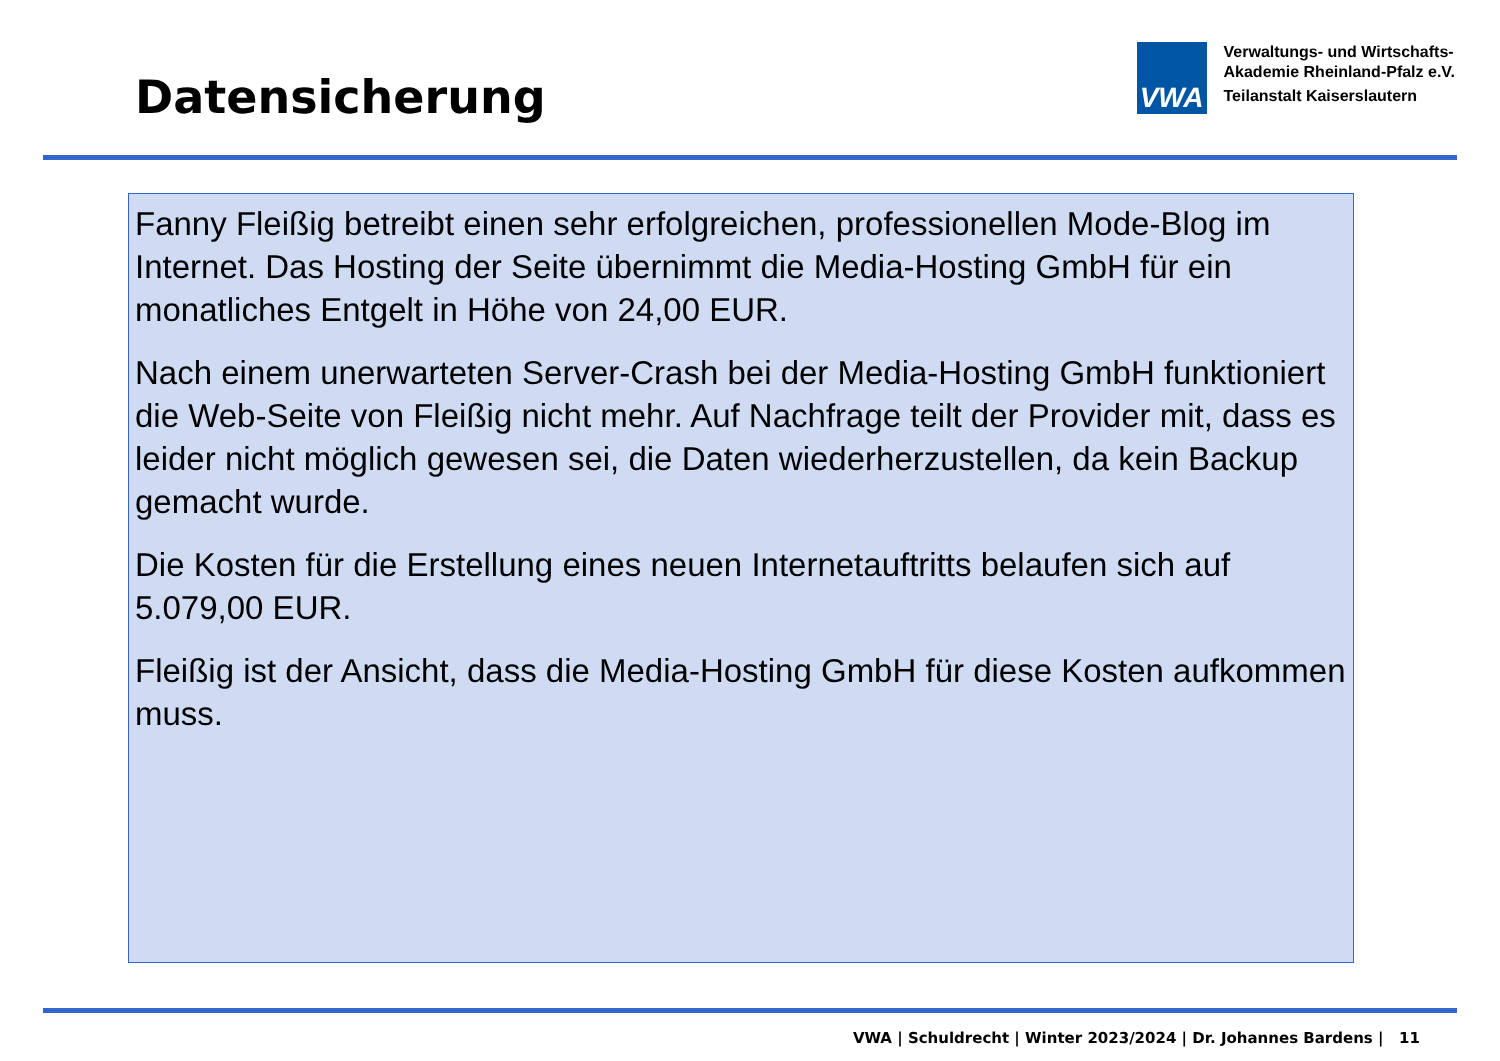Datensicherung
VWA
Verwaltungs- und Wirtschafts-
Akademie Rheinland-Pfalz e.V.
Teilanstalt Kaiserslautern
Fanny Fleißig betreibt einen sehr erfolgreichen, professionellen Mode-Blog im Internet. Das Hosting der Seite übernimmt die Media-Hosting GmbH für ein monatliches Entgelt in Höhe von 24,00 EUR.
Nach einem unerwarteten Server-Crash bei der Media-Hosting GmbH funktioniert die Web-Seite von Fleißig nicht mehr. Auf Nachfrage teilt der Provider mit, dass es leider nicht möglich gewesen sei, die Daten wiederherzustellen, da kein Backup gemacht wurde.
Die Kosten für die Erstellung eines neuen Internetauftritts belaufen sich auf 5.079,00 EUR.
Fleißig ist der Ansicht, dass die Media-Hosting GmbH für diese Kosten aufkommen muss.
VWA | Schuldrecht | Winter 2023/2024 | Dr. Johannes Bardens | 11